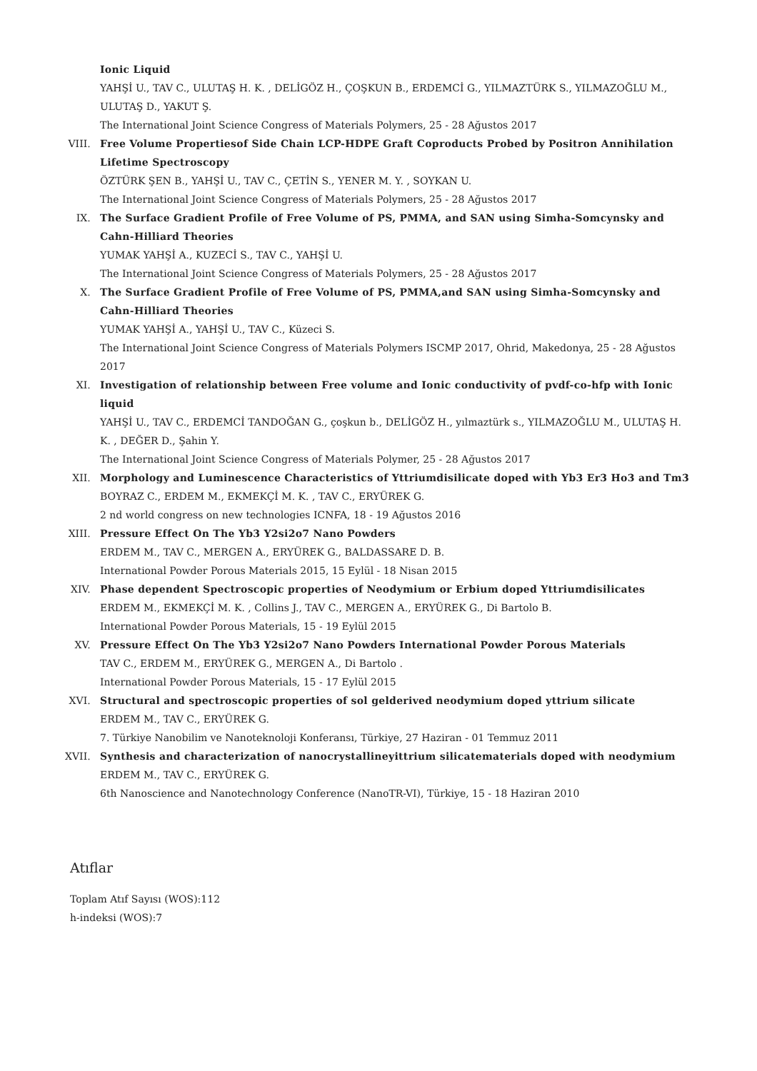Ionic Liquid
YAHŞİ U., TAV C., ULUTAŞ H. K. , DELİGÖZ H., ÇOŞKUN B., ERDEMCİ G., YILMAZTÜRK S., YILMAZOĞLU M., ULUTAŞ D., YAKUT Ş.
The International Joint Science Congress of Materials Polymers, 25 - 28 Ağustos 2017
VIII. Free Volume Propertiesof Side Chain LCP-HDPE Graft Coproducts Probed by Positron Annihilation Lifetime Spectroscopy
ÖZTÜRK ŞEN B., YAHŞİ U., TAV C., ÇETİN S., YENER M. Y. , SOYKAN U.
The International Joint Science Congress of Materials Polymers, 25 - 28 Ağustos 2017
IX. The Surface Gradient Profile of Free Volume of PS, PMMA, and SAN using Simha-Somcynsky and Cahn-Hilliard Theories
YUMAK YAHŞİ A., KUZECİ S., TAV C., YAHŞİ U.
The International Joint Science Congress of Materials Polymers, 25 - 28 Ağustos 2017
X. The Surface Gradient Profile of Free Volume of PS, PMMA,and SAN using Simha-Somcynsky and Cahn-Hilliard Theories
YUMAK YAHŞİ A., YAHŞİ U., TAV C., Küzeci S.
The International Joint Science Congress of Materials Polymers ISCMP 2017, Ohrid, Makedonya, 25 - 28 Ağustos 2017
XI. Investigation of relationship between Free volume and Ionic conductivity of pvdf-co-hfp with Ionic liquid
YAHŞİ U., TAV C., ERDEMCİ TANDOĞAN G., çoşkun b., DELİGÖZ H., yılmaztürk s., YILMAZOĞLU M., ULUTAŞ H. K. , DEĞER D., Şahin Y.
The International Joint Science Congress of Materials Polymer, 25 - 28 Ağustos 2017
XII. Morphology and Luminescence Characteristics of Yttriumdisilicate doped with Yb3 Er3 Ho3 and Tm3
BOYRAZ C., ERDEM M., EKMEKÇİ M. K. , TAV C., ERYÜREK G.
2 nd world congress on new technologies ICNFA, 18 - 19 Ağustos 2016
XIII. Pressure Effect On The Yb3 Y2si2o7 Nano Powders
ERDEM M., TAV C., MERGEN A., ERYÜREK G., BALDASSARE D. B.
International Powder Porous Materials 2015, 15 Eylül - 18 Nisan 2015
XIV. Phase dependent Spectroscopic properties of Neodymium or Erbium doped Yttriumdisilicates
ERDEM M., EKMEKÇİ M. K. , Collins J., TAV C., MERGEN A., ERYÜREK G., Di Bartolo B.
International Powder Porous Materials, 15 - 19 Eylül 2015
XV. Pressure Effect On The Yb3 Y2si2o7 Nano Powders International Powder Porous Materials
TAV C., ERDEM M., ERYÜREK G., MERGEN A., Di Bartolo .
International Powder Porous Materials, 15 - 17 Eylül 2015
XVI. Structural and spectroscopic properties of sol gelderived neodymium doped yttrium silicate
ERDEM M., TAV C., ERYÜREK G.
7. Türkiye Nanobilim ve Nanoteknoloji Konferansı, Türkiye, 27 Haziran - 01 Temmuz 2011
XVII. Synthesis and characterization of nanocrystallineyittrium silicatematerials doped with neodymium
ERDEM M., TAV C., ERYÜREK G.
6th Nanoscience and Nanotechnology Conference (NanoTR-VI), Türkiye, 15 - 18 Haziran 2010
Atıflar
Toplam Atıf Sayısı (WOS):112
h-indeksi (WOS):7